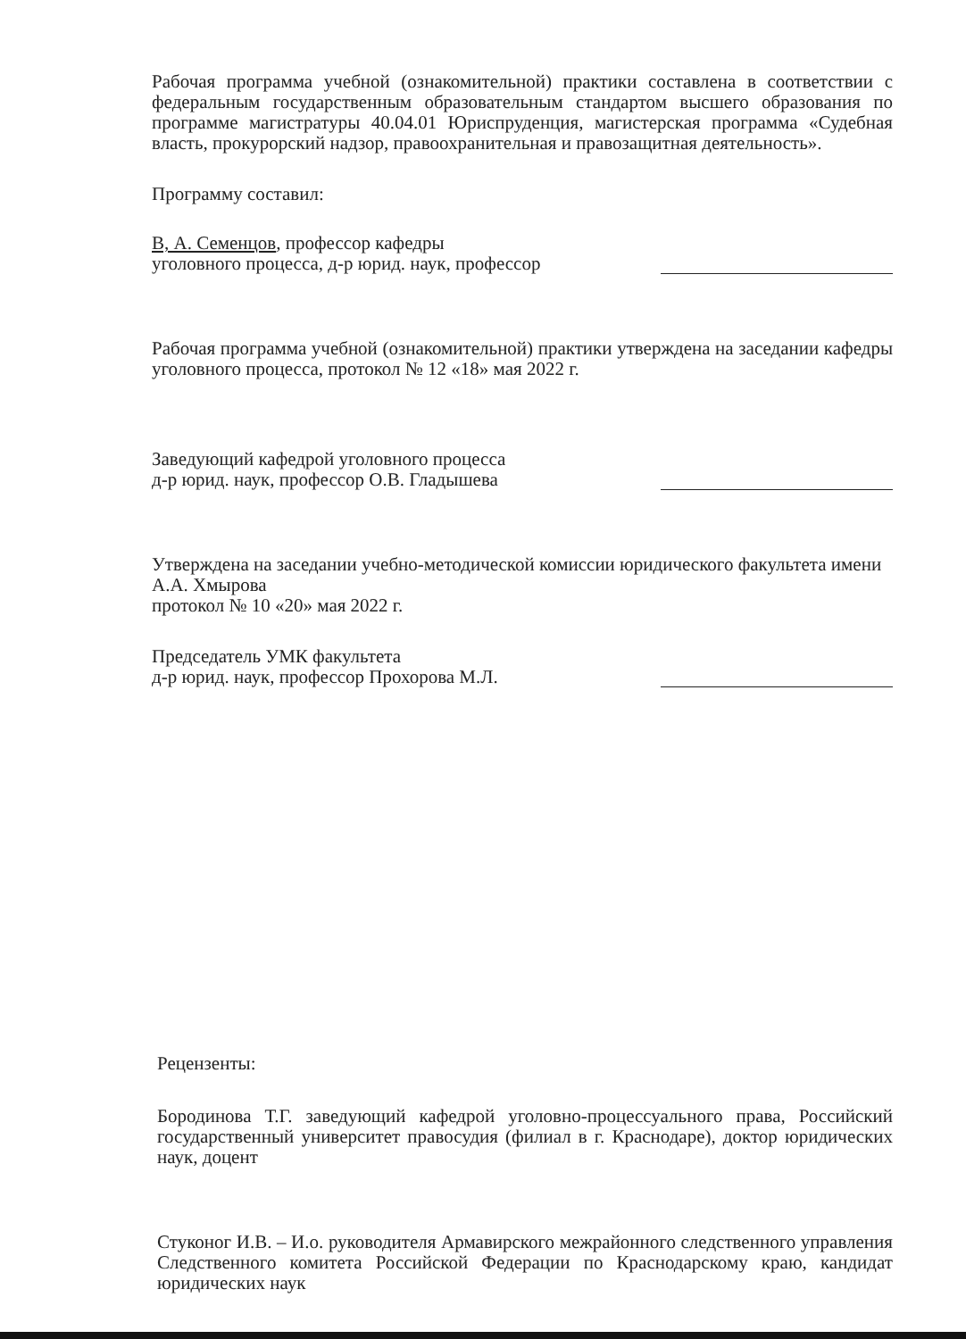Рабочая программа учебной (ознакомительной) практики составлена в соответствии с федеральным государственным образовательным стандартом высшего образования по программе магистратуры 40.04.01 Юриспруденция, магистерская программа «Судебная власть, прокурорский надзор, правоохранительная и правозащитная деятельность».
Программу составил:
В, А. Семенцов, профессор кафедры
уголовного процесса, д-р юрид. наук, профессор
Рабочая программа учебной (ознакомительной) практики утверждена на заседании кафедры уголовного процесса, протокол № 12 «18» мая 2022 г.
Заведующий кафедрой уголовного процесса
д-р юрид. наук, профессор О.В. Гладышева
Утверждена на заседании учебно-методической комиссии юридического факультета имени А.А. Хмырова
протокол № 10 «20» мая 2022 г.
Председатель УМК факультета
д-р юрид. наук, профессор Прохорова М.Л.
Рецензенты:
Бородинова Т.Г. заведующий кафедрой уголовно-процессуального права, Российский государственный университет правосудия (филиал в г. Краснодаре), доктор юридических наук, доцент
Стуконог И.В. – И.о. руководителя Армавирского межрайонного следственного управления Следственного комитета Российской Федерации по Краснодарскому краю, кандидат юридических наук